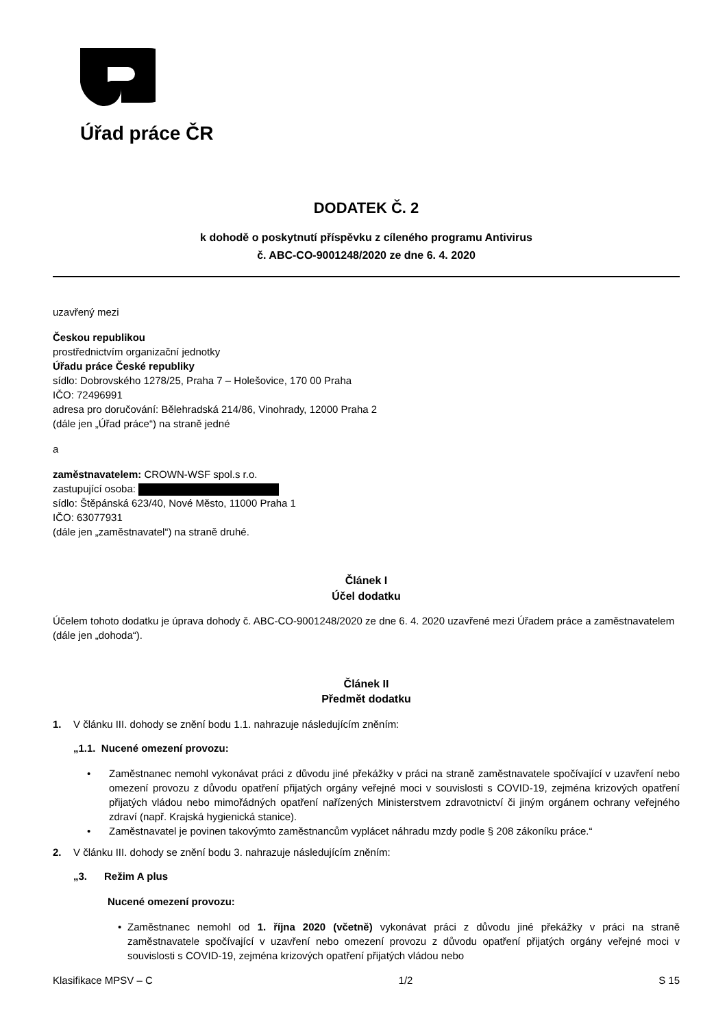Úřad práce ČR
DODATEK Č. 2
k dohodě o poskytnutí příspěvku z cíleného programu Antivirus
č. ABC-CO-9001248/2020 ze dne 6. 4. 2020
uzavřený mezi
Českou republikou
prostřednictvím organizační jednotky
Úřadu práce České republiky
sídlo: Dobrovského 1278/25, Praha 7 – Holešovice, 170 00 Praha
IČO: 72496991
adresa pro doručování: Bělehradská 214/86, Vinohrady, 12000 Praha 2
(dále jen „Úřad práce“) na straně jedné
a
zaměstnavatelem: CROWN-WSF spol.s r.o.
zastupující osoba:
sídlo: Štěpánská 623/40, Nové Město, 11000 Praha 1
IČO: 63077931
(dále jen „zaměstnavatel“) na straně druhé.
Článek I
Účel dodatku
Účelem tohoto dodatku je úprava dohody č. ABC-CO-9001248/2020 ze dne 6. 4. 2020 uzavřené mezi Úřadem práce a zaměstnavatelem (dále jen „dohoda“).
Článek II
Předmět dodatku
1. V článku III. dohody se znění bodu 1.1. nahrazuje následujícím zněním:
„1.1. Nucené omezení provozu:
• Zaměstnanec nemohl vykonávat práci z důvodu jiné překážky v práci na straně zaměstnavatele spočívající v uzavření nebo omezení provozu z důvodu opatření přijatých orgány veřejné moci v souvislosti s COVID-19, zejména krizových opatření přijatých vládou nebo mimořádných opatření nařízených Ministerstvem zdravotnictví či jiným orgánem ochrany veřejného zdraví (např. Krajská hygienická stanice).
• Zaměstnavatel je povinen takovýmto zaměstnancům vyplácet náhradu mzdy podle § 208 zákoníku práce.“
2. V článku III. dohody se znění bodu 3. nahrazuje následujícím zněním:
„3. Režim A plus
Nucené omezení provozu:
• Zaměstnanec nemohl od 1. října 2020 (včetně) vykonávat práci z důvodu jiné překážky v práci na straně zaměstnavatele spočívající v uzavření nebo omezení provozu z důvodu opatření přijatých orgány veřejné moci v souvislosti s COVID-19, zejména krizových opatření přijatých vládou nebo
Klasifikace MPSV – C 1/2 S 15